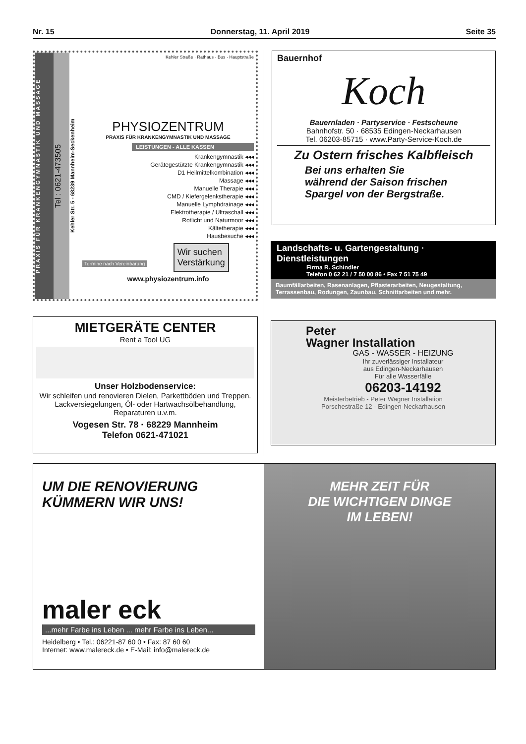Nr. 15 Donnerstag, 11. April 2019 Seite 35
PRAXIS FÜR KRANKENGYMNASTIK UND MASSAGE
Tel : 0621-473505
Kehler Str. 5 - 68239 Mannheim-Seckenheim
Kehler Straße · Rathaus · Bus · Hauptstraße
PHYSIOZENTRUM
PRAXIS FÜR KRANKENGYMNASTIK UND MASSAGE
LEISTUNGEN - ALLE KASSEN
Krankengymnastik ◂◂◂
Gerätegestützte Krankengymnastik ◂◂◂
D1 Heilmittelkombination ◂◂◂
Massage ◂◂◂
Manuelle Therapie ◂◂◂
CMD / Kiefergelenkstherapie ◂◂◂
Manuelle Lymphdrainage ◂◂◂
Elektrotherapie / Ultraschall ◂◂◂
Rotlicht und Naturmoor ◂◂◂
Kältetherapie ◂◂◂
Hausbesuche ◂◂◂
Termine nach Vereinbarung
Wir suchen
Verstärkung
www.physiozentrum.info
Bauernhof
Koch
Bauernladen · Partyservice · Festscheune
Bahnhofstr. 50 · 68535 Edingen-Neckarhausen
Tel. 06203-85715 · www.Party-Service-Koch.de
Zu Ostern frisches Kalbfleisch
Bei uns erhalten Sie
während der Saison frischen
Spargel von der Bergstraße.
Landschafts- u. Gartengestaltung · Dienstleistungen
Firma R. Schindler
Telefon 0 62 21 / 7 50 00 86 • Fax 7 51 75 49
Baumfällarbeiten, Rasenanlagen, Pflasterarbeiten, Neugestaltung,
Terrassenbau, Rodungen, Zaunbau, Schnittarbeiten und mehr.
MIETGERÄTE CENTER
Rent a Tool UG
Unser Holzbodenservice:
Wir schleifen und renovieren Dielen, Parkettböden und Treppen. Lackversiegelungen, Öl- oder Hartwachsölbehandlung, Reparaturen u.v.m.
Vogesen Str. 78 · 68229 Mannheim
Telefon 0621-471021
Peter
Wagner Installation
GAS - WASSER - HEIZUNG
Ihr zuverlässiger Installateur
aus Edingen-Neckarhausen
Für alle Wasserfälle
06203-14192
Meisterbetrieb - Peter Wagner Installation
Porschestraße 12 - Edingen-Neckarhausen
UM DIE RENOVIERUNG
KÜMMERN WIR UNS!
maler eck
...mehr Farbe ins Leben ... mehr Farbe ins Leben...
Heidelberg • Tel.: 06221-87 60 0 • Fax: 87 60 60
Internet: www.malereck.de • E-Mail: info@malereck.de
MEHR ZEIT FÜR
DIE WICHTIGEN DINGE
IM LEBEN!